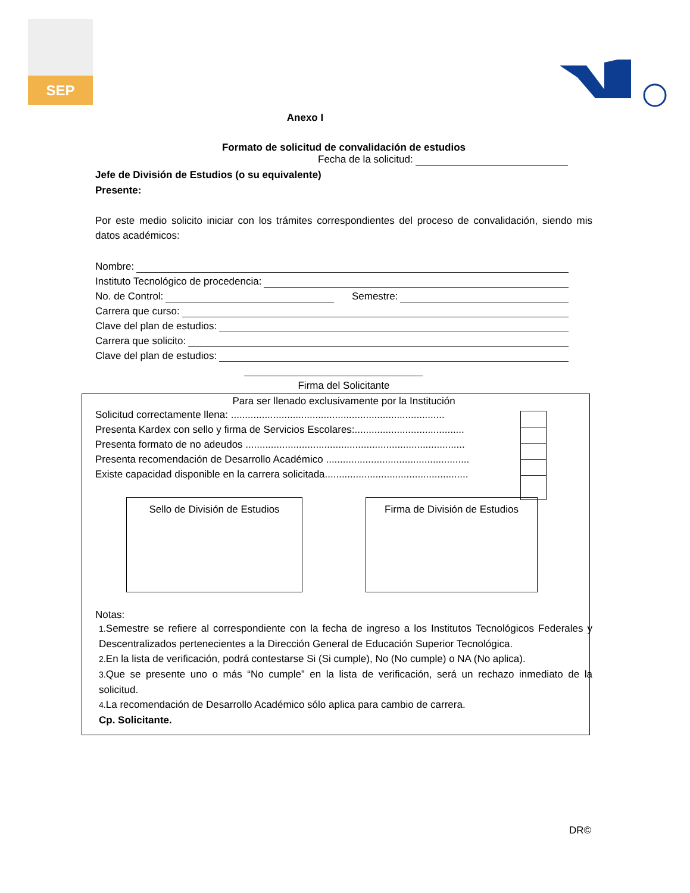SEP
Anexo I
Formato de solicitud de convalidación de estudios
Fecha de la solicitud:
Jefe de División de Estudios (o su equivalente)
Presente:
Por este medio solicito iniciar con los trámites correspondientes del proceso de convalidación, siendo mis datos académicos:
Nombre:
Instituto Tecnológico de procedencia:
No. de Control: Semestre:
Carrera que curso:
Clave del plan de estudios:
Carrera que solicito:
Clave del plan de estudios:
Firma del Solicitante
Para ser llenado exclusivamente por la Institución
Solicitud correctamente llena: ............................................................................
Presenta Kardex con sello y firma de Servicios Escolares:.......................................
Presenta formato de no adeudos ..............................................................................
Presenta recomendación de Desarrollo Académico ...................................................
Existe capacidad disponible en la carrera solicitada...................................................
Sello de División de Estudios Firma de División de Estudios
Notas:
1. Semestre se refiere al correspondiente con la fecha de ingreso a los Institutos Tecnológicos Federales y Descentralizados pertenecientes a la Dirección General de Educación Superior Tecnológica.
2. En la lista de verificación, podrá contestarse Si (Si cumple), No (No cumple) o NA (No aplica).
3. Que se presente uno o más “No cumple” en la lista de verificación, será un rechazo inmediato de la solicitud.
4. La recomendación de Desarrollo Académico sólo aplica para cambio de carrera.
Cp. Solicitante.
DR©